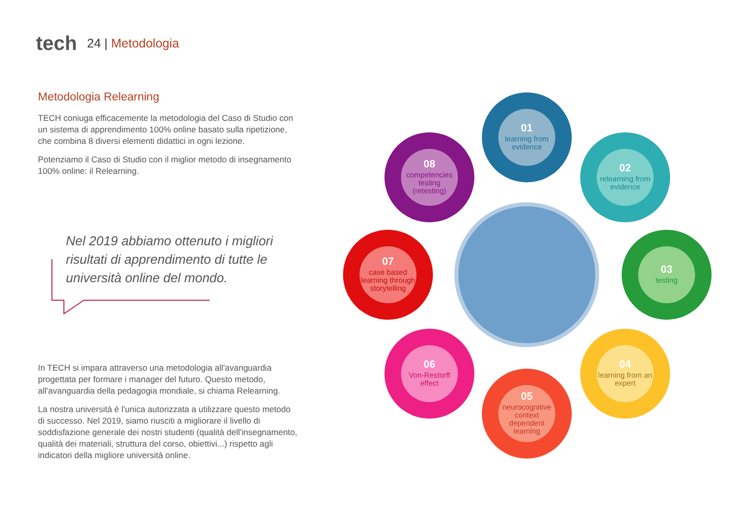tech
24 | Metodologia
Metodologia Relearning
TECH coniuga efficacemente la metodologia del Caso di Studio con un sistema di apprendimento 100% online basato sulla ripetizione, che combina 8 diversi elementi didattici in ogni lezione.
Potenziamo il Caso di Studio con il miglior metodo di insegnamento 100% online: il Relearning.
Nel 2019 abbiamo ottenuto i migliori risultati di apprendimento di tutte le università online del mondo.
In TECH si impara attraverso una metodologia all'avanguardia progettata per formare i manager del futuro. Questo metodo, all'avanguardia della pedagogia mondiale, si chiama Relearning.
La nostra università è l'unica autorizzata a utilizzare questo metodo di successo. Nel 2019, siamo riusciti a migliorare il livello di soddisfazione generale dei nostri studenti (qualità dell'insegnamento, qualità dei materiali, struttura del corso, obiettivi...) rispetto agli indicatori della migliore università online.
01
learning from evidence
02
relearning from evidence
03
testing
04
learning from an expert
05
neurocognitive context dependent learning
06
Von-Restorff effect
07
case based learning through storytelling
08
competencies testing (retesting)